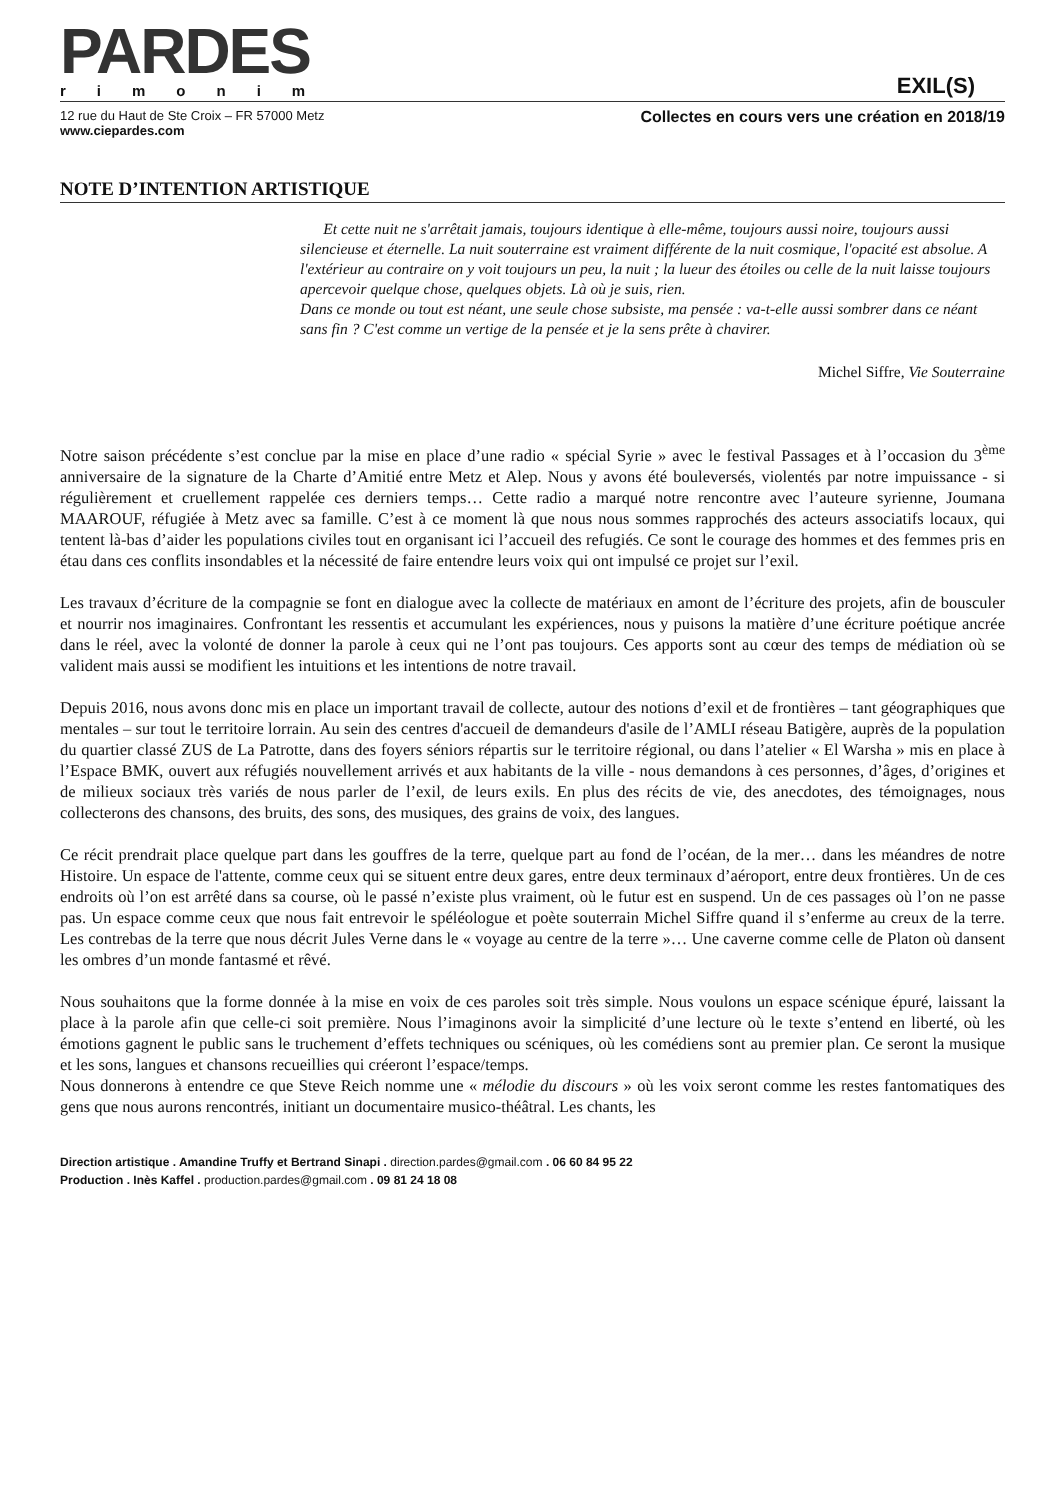PARDES
rimonim
EXIL(S)
12 rue du Haut de Ste Croix – FR 57000 Metz
www.ciepardes.com
Collectes en cours vers une création en 2018/19
NOTE D’INTENTION ARTISTIQUE
Et cette nuit ne s'arrêtait jamais, toujours identique à elle-même, toujours aussi noire, toujours aussi silencieuse et éternelle. La nuit souterraine est vraiment différente de la nuit cosmique, l'opacité est absolue. A l'extérieur au contraire on y voit toujours un peu, la nuit ; la lueur des étoiles ou celle de la nuit laisse toujours apercevoir quelque chose, quelques objets. Là où je suis, rien.
Dans ce monde ou tout est néant, une seule chose subsiste, ma pensée : va-t-elle aussi sombrer dans ce néant sans fin ? C'est comme un vertige de la pensée et je la sens prête à chavirer.
Michel Siffre, Vie Souterraine
Notre saison précédente s’est conclue par la mise en place d’une radio « spécial Syrie » avec le festival Passages et à l’occasion du 3<sup>ème</sup> anniversaire de la signature de la Charte d’Amitié entre Metz et Alep. Nous y avons été bouleversés, violentés par notre impuissance - si régulièrement et cruellement rappelée ces derniers temps… Cette radio a marqué notre rencontre avec l’auteure syrienne, Joumana MAAROUF, réfugiée à Metz avec sa famille. C’est à ce moment là que nous nous sommes rapprochés des acteurs associatifs locaux, qui tentent là-bas d’aider les populations civiles tout en organisant ici l’accueil des refugiés. Ce sont le courage des hommes et des femmes pris en étau dans ces conflits insondables et la nécessité de faire entendre leurs voix qui ont impulsé ce projet sur l’exil.
Les travaux d’écriture de la compagnie se font en dialogue avec la collecte de matériaux en amont de l’écriture des projets, afin de bousculer et nourrir nos imaginaires. Confrontant les ressentis et accumulant les expériences, nous y puisons la matière d’une écriture poétique ancrée dans le réel, avec la volonté de donner la parole à ceux qui ne l’ont pas toujours. Ces apports sont au cœur des temps de médiation où se valident mais aussi se modifient les intuitions et les intentions de notre travail.
Depuis 2016, nous avons donc mis en place un important travail de collecte, autour des notions d’exil et de frontières – tant géographiques que mentales – sur tout le territoire lorrain. Au sein des centres d'accueil de demandeurs d'asile de l’AMLI réseau Batigère, auprès de la population du quartier classé ZUS de La Patrotte, dans des foyers séniors répartis sur le territoire régional, ou dans l’atelier « El Warsha » mis en place à l’Espace BMK, ouvert aux réfugiés nouvellement arrivés et aux habitants de la ville - nous demandons à ces personnes, d’âges, d’origines et de milieux sociaux très variés de nous parler de l’exil, de leurs exils. En plus des récits de vie, des anecdotes, des témoignages, nous collecterons des chansons, des bruits, des sons, des musiques, des grains de voix, des langues.
Ce récit prendrait place quelque part dans les gouffres de la terre, quelque part au fond de l’océan, de la mer… dans les méandres de notre Histoire. Un espace de l'attente, comme ceux qui se situent entre deux gares, entre deux terminaux d’aéroport, entre deux frontières. Un de ces endroits où l’on est arrêté dans sa course, où le passé n’existe plus vraiment, où le futur est en suspend. Un de ces passages où l’on ne passe pas. Un espace comme ceux que nous fait entrevoir le spéléologue et poète souterrain Michel Siffre quand il s’enferme au creux de la terre. Les contrebas de la terre que nous décrit Jules Verne dans le « voyage au centre de la terre »… Une caverne comme celle de Platon où dansent les ombres d’un monde fantasmé et rêvé.
Nous souhaitons que la forme donnée à la mise en voix de ces paroles soit très simple. Nous voulons un espace scénique épuré, laissant la place à la parole afin que celle-ci soit première. Nous l’imaginons avoir la simplicité d’une lecture où le texte s’entend en liberté, où les émotions gagnent le public sans le truchement d’effets techniques ou scéniques, où les comédiens sont au premier plan. Ce seront la musique et les sons, langues et chansons recueillies qui créeront l’espace/temps.
Nous donnerons à entendre ce que Steve Reich nomme une « mélodie du discours » où les voix seront comme les restes fantomatiques des gens que nous aurons rencontrés, initiant un documentaire musico-théâtral. Les chants, les
Direction artistique . Amandine Truffy et Bertrand Sinapi . direction.pardes@gmail.com . 06 60 84 95 22
Production . Inès Kaffel . production.pardes@gmail.com . 09 81 24 18 08